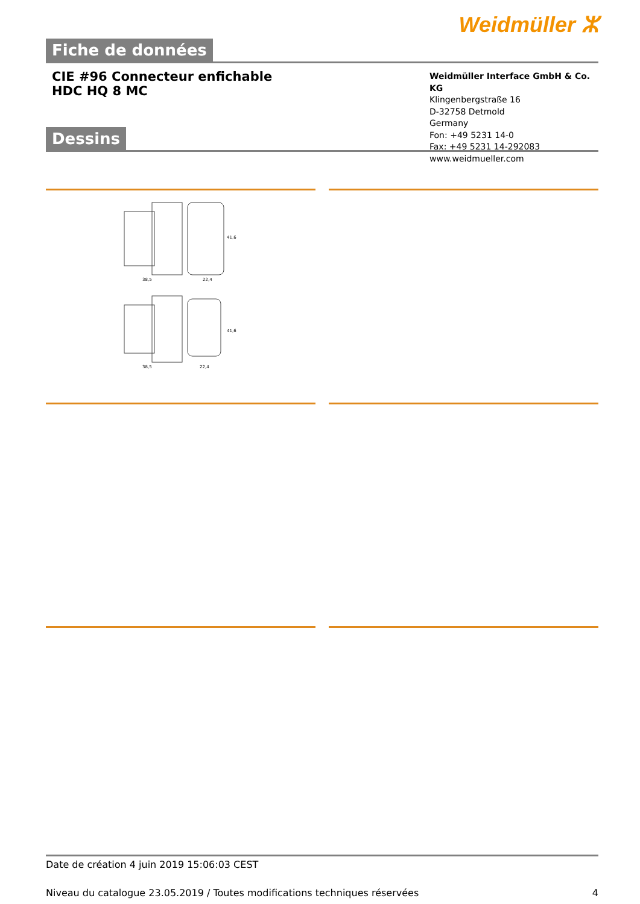Weidmüller ⵣ
Fiche de données
CIE #96 Connecteur enfichable
HDC HQ 8 MC
Weidmüller Interface GmbH & Co. KG
Klingenbergstraße 16
D-32758 Detmold
Germany
Fon: +49 5231 14-0
Fax: +49 5231 14-292083
www.weidmueller.com
Dessins
38,5
22,4
38,5
22,4
41,6
41,6
Date de création 4 juin 2019 15:06:03 CEST
Niveau du catalogue 23.05.2019 / Toutes modifications techniques réservées 4